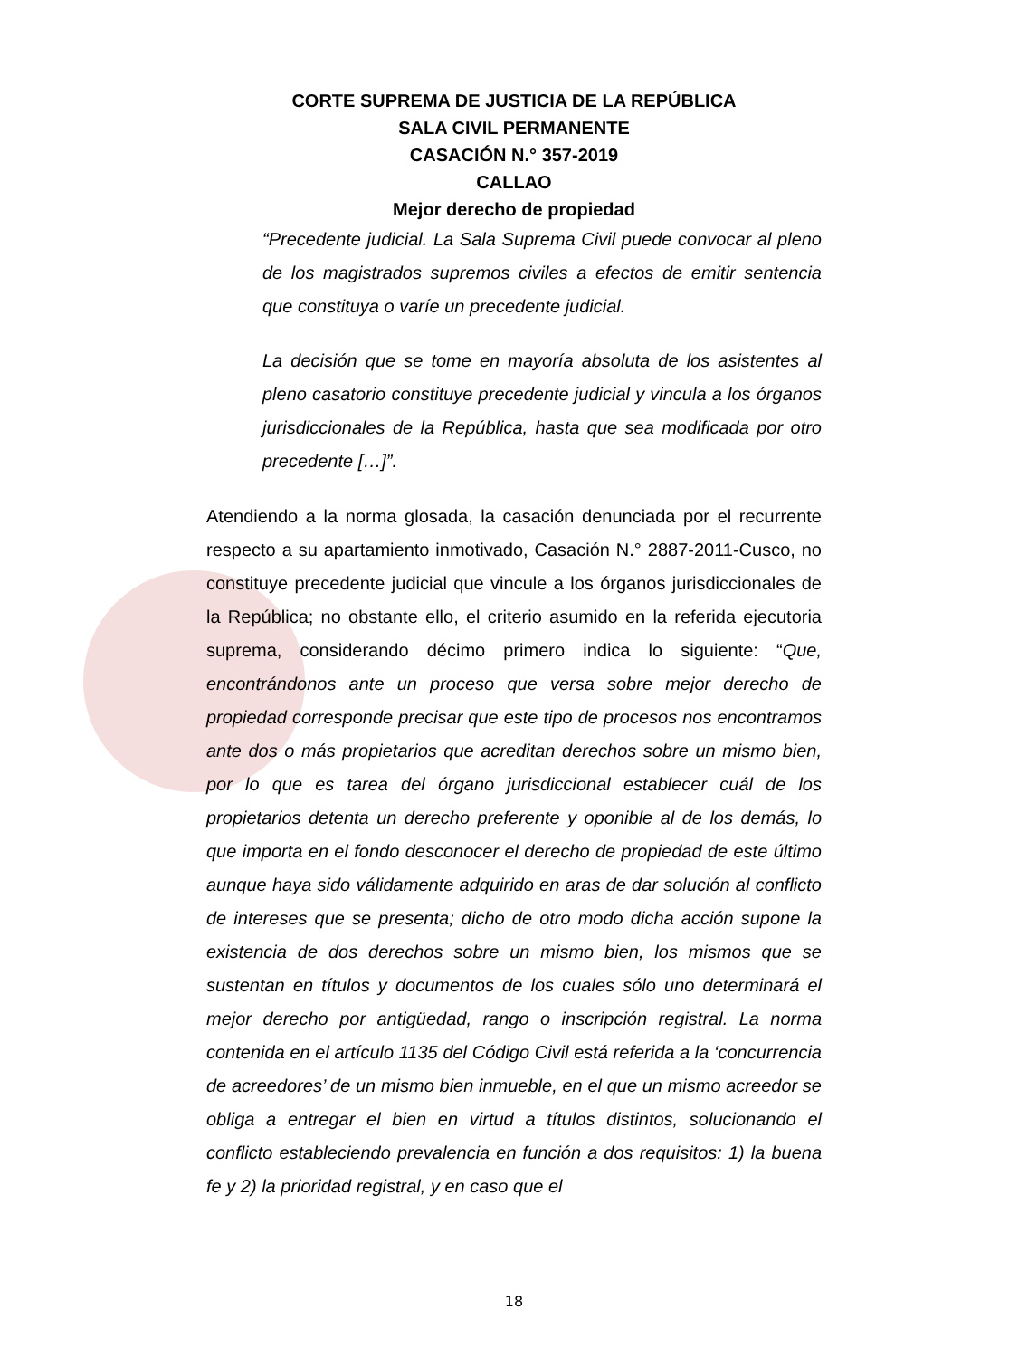CORTE SUPREMA DE JUSTICIA DE LA REPÚBLICA
SALA CIVIL PERMANENTE
CASACIÓN N.° 357-2019
CALLAO
Mejor derecho de propiedad
“Precedente judicial. La Sala Suprema Civil puede convocar al pleno de los magistrados supremos civiles a efectos de emitir sentencia que constituya o varíe un precedente judicial.
La decisión que se tome en mayoría absoluta de los asistentes al pleno casatorio constituye precedente judicial y vincula a los órganos jurisdiccionales de la República, hasta que sea modificada por otro precedente […]”.
Atendiendo a la norma glosada, la casación denunciada por el recurrente respecto a su apartamiento inmotivado, Casación N.° 2887-2011-Cusco, no constituye precedente judicial que vincule a los órganos jurisdiccionales de la República; no obstante ello, el criterio asumido en la referida ejecutoria suprema, considerando décimo primero indica lo siguiente: “Que, encontrándonos ante un proceso que versa sobre mejor derecho de propiedad corresponde precisar que este tipo de procesos nos encontramos ante dos o más propietarios que acreditan derechos sobre un mismo bien, por lo que es tarea del órgano jurisdiccional establecer cuál de los propietarios detenta un derecho preferente y oponible al de los demás, lo que importa en el fondo desconocer el derecho de propiedad de este último aunque haya sido válidamente adquirido en aras de dar solución al conflicto de intereses que se presenta; dicho de otro modo dicha acción supone la existencia de dos derechos sobre un mismo bien, los mismos que se sustentan en títulos y documentos de los cuales sólo uno determinará el mejor derecho por antigüedad, rango o inscripción registral. La norma contenida en el artículo 1135 del Código Civil está referida a la ‘concurrencia de acreedores’ de un mismo bien inmueble, en el que un mismo acreedor se obliga a entregar el bien en virtud a títulos distintos, solucionando el conflicto estableciendo prevalencia en función a dos requisitos: 1) la buena fe y 2) la prioridad registral, y en caso que el
18